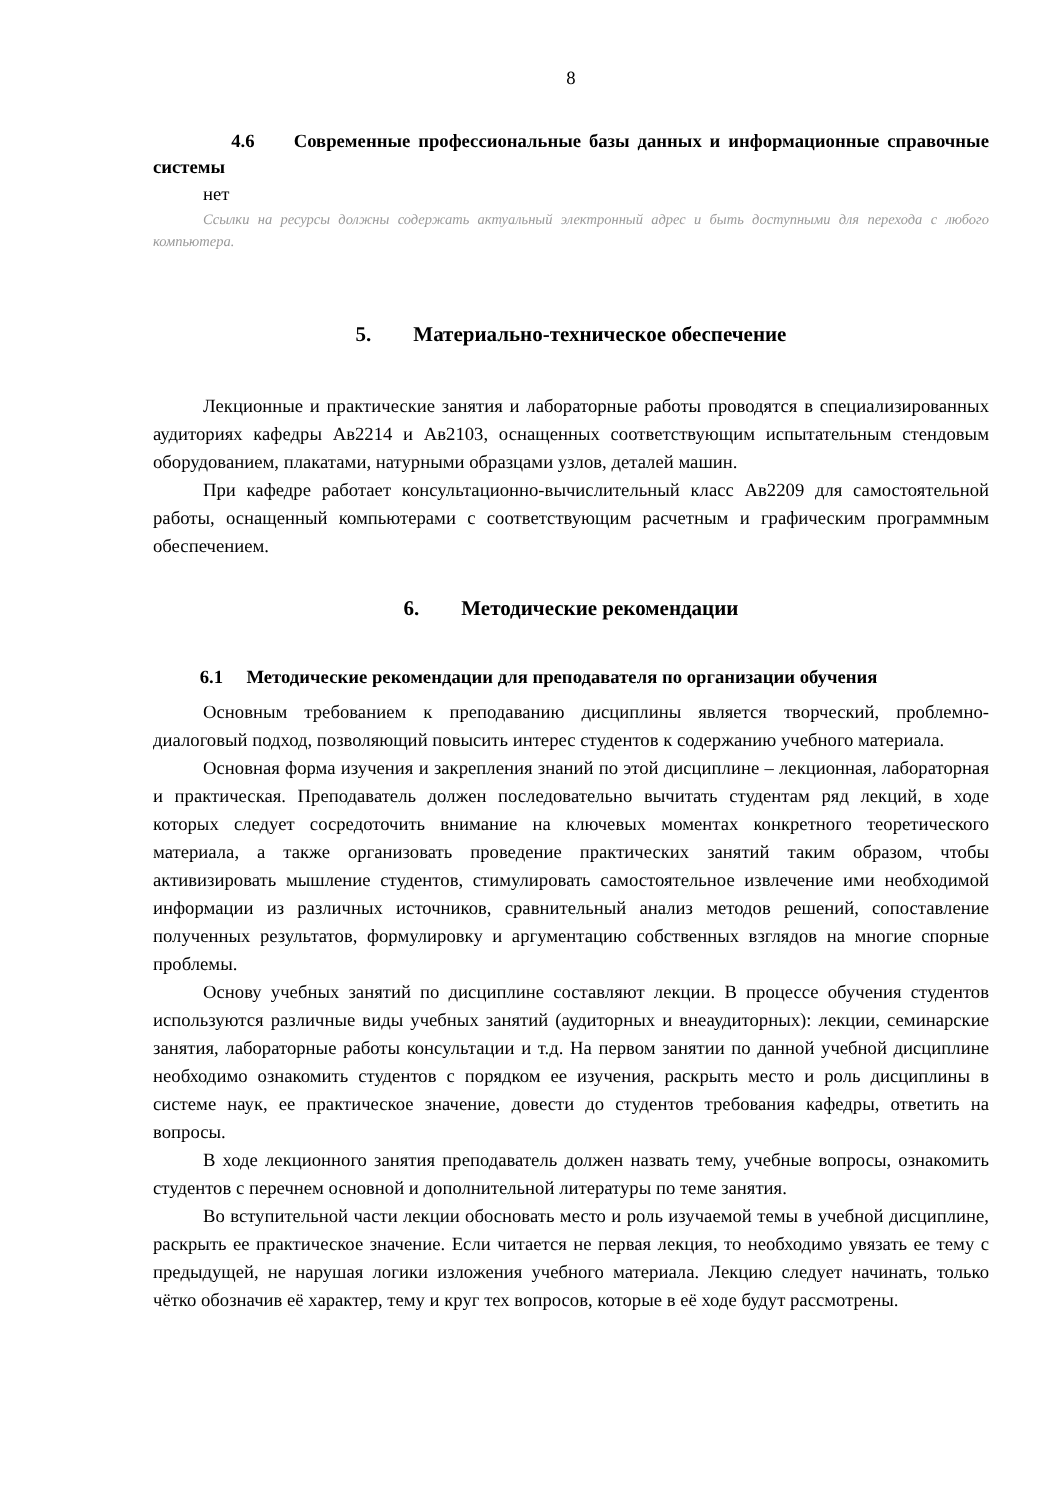8
4.6 Современные профессиональные базы данных и информационные справочные системы
нет
Ссылки на ресурсы должны содержать актуальный электронный адрес и быть доступными для перехода с любого компьютера.
5. Материально-техническое обеспечение
Лекционные и практические занятия и лабораторные работы проводятся в специализированных аудиториях кафедры Ав2214 и Ав2103, оснащенных соответствующим испытательным стендовым оборудованием, плакатами, натурными образцами узлов, деталей машин.
При кафедре работает консультационно-вычислительный класс Ав2209 для самостоятельной работы, оснащенный компьютерами с соответствующим расчетным и графическим программным обеспечением.
6. Методические рекомендации
6.1 Методические рекомендации для преподавателя по организации обучения
Основным требованием к преподаванию дисциплины является творческий, проблемно-диалоговый подход, позволяющий повысить интерес студентов к содержанию учебного материала.
Основная форма изучения и закрепления знаний по этой дисциплине – лекционная, лабораторная и практическая. Преподаватель должен последовательно вычитать студентам ряд лекций, в ходе которых следует сосредоточить внимание на ключевых моментах конкретного теоретического материала, а также организовать проведение практических занятий таким образом, чтобы активизировать мышление студентов, стимулировать самостоятельное извлечение ими необходимой информации из различных источников, сравнительный анализ методов решений, сопоставление полученных результатов, формулировку и аргументацию собственных взглядов на многие спорные проблемы.
Основу учебных занятий по дисциплине составляют лекции. В процессе обучения студентов используются различные виды учебных занятий (аудиторных и внеаудиторных): лекции, семинарские занятия, лабораторные работы консультации и т.д. На первом занятии по данной учебной дисциплине необходимо ознакомить студентов с порядком ее изучения, раскрыть место и роль дисциплины в системе наук, ее практическое значение, довести до студентов требования кафедры, ответить на вопросы.
В ходе лекционного занятия преподаватель должен назвать тему, учебные вопросы, ознакомить студентов с перечнем основной и дополнительной литературы по теме занятия.
Во вступительной части лекции обосновать место и роль изучаемой темы в учебной дисциплине, раскрыть ее практическое значение. Если читается не первая лекция, то необходимо увязать ее тему с предыдущей, не нарушая логики изложения учебного материала. Лекцию следует начинать, только чётко обозначив её характер, тему и круг тех вопросов, которые в её ходе будут рассмотрены.